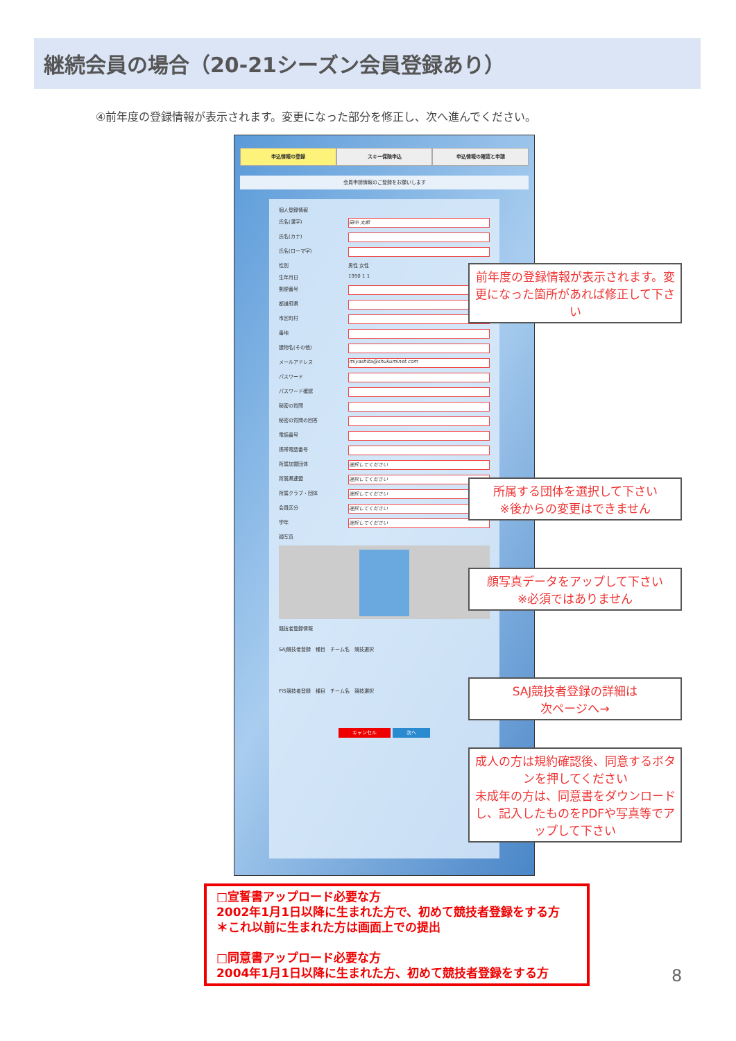継続会員の場合（20-21シーズン会員登録あり）
④前年度の登録情報が表示されます。変更になった部分を修正し、次へ進んでください。
申込情報の登録 スキー保険申込 申込情報の確認と申請
会員申請情報のご登録をお願いします
個人登録情報
氏名(漢字) 田中 太郎
氏名(カナ)
氏名(ローマ字)
性別 男性 女性
生年月日 1950 1 1
郵便番号
都道府県
市区町村
番地
建物名(その他)
メールアドレス miyashita@shukuminet.com
パスワード
パスワード確認
秘密の質問
秘密の質問の回答
電話番号
携帯電話番号
所属加盟団体 選択してください
所属県連盟 選択してください
所属クラブ・団体 選択してください
会員区分 選択してください
学年 選択してください
顔写真
競技者登録情報
SAJ競技者登録　種目　チーム名　競技選択
FIS競技者登録　種目　チーム名　競技選択
キャンセル 次へ
前年度の登録情報が表示されます。変更になった箇所があれば修正して下さい
所属する団体を選択して下さい
※後からの変更はできません
顔写真データをアップして下さい
※必須ではありません
SAJ競技者登録の詳細は
次ページへ→
成人の方は規約確認後、同意するボタンを押してください
未成年の方は、同意書をダウンロードし、記入したものをPDFや写真等でアップして下さい
□宣誓書アップロード必要な方
2002年1月1日以降に生まれた方で、初めて競技者登録をする方
＊これ以前に生まれた方は画面上での提出
□同意書アップロード必要な方
2004年1月1日以降に生まれた方、初めて競技者登録をする方
8